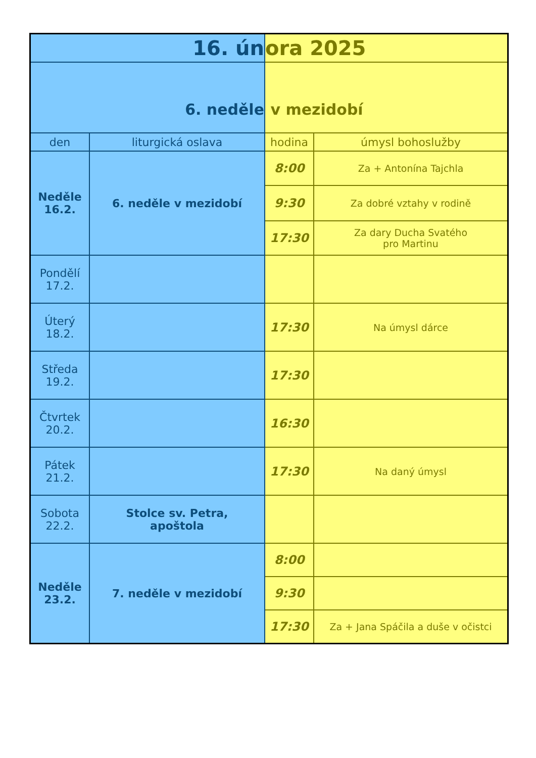| 16. ún | | ora 2025 | |
| 6. neděle | | v mezidobí | |
| den | liturgická oslava | hodina | úmysl bohoslužby |
| Neděle 16.2. | 6. neděle v mezidobí | 8:00 | Za + Antonína Tajchla |
| | | 9:30 | Za dobré vztahy v rodině |
| | | 17:30 | Za dary Ducha Svatého pro Martinu |
| Pondělí 17.2. | | | |
| Úterý 18.2. | | 17:30 | Na úmysl dárce |
| Středa 19.2. | | 17:30 | |
| Čtvrtek 20.2. | | 16:30 | |
| Pátek 21.2. | | 17:30 | Na daný úmysl |
| Sobota 22.2. | Stolce sv. Petra, apoštola | | |
| Neděle 23.2. | 7. neděle v mezidobí | 8:00 | |
| | | 9:30 | |
| | | 17:30 | Za + Jana Spáčila a duše v očistci |